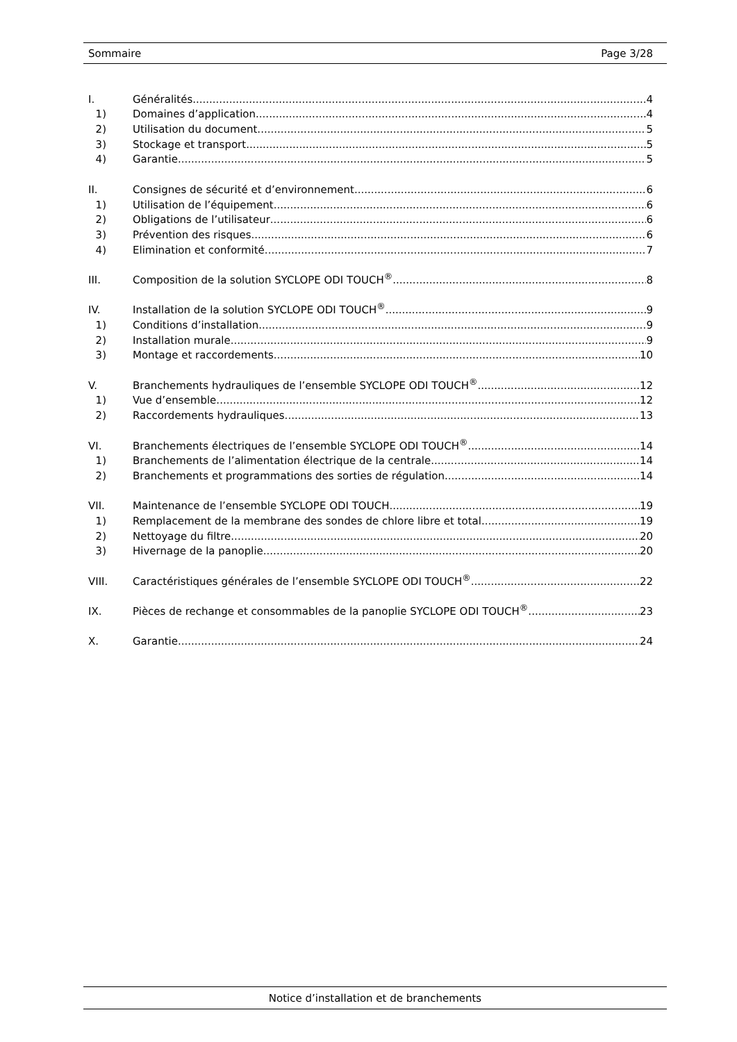Sommaire Page 3/28
I. Généralités 4
1) Domaines d’application 4
2) Utilisation du document 5
3) Stockage et transport 5
4) Garantie 5
II. Consignes de sécurité et d’environnement 6
1) Utilisation de l’équipement 6
2) Obligations de l’utilisateur 6
3) Prévention des risques 6
4) Elimination et conformité 7
III. Composition de la solution SYCLOPE ODI TOUCH<sup>®</sup> 8
IV. Installation de la solution SYCLOPE ODI TOUCH<sup>®</sup> 9
1) Conditions d’installation 9
2) Installation murale 9
3) Montage et raccordements 10
V. Branchements hydrauliques de l’ensemble SYCLOPE ODI TOUCH<sup>®</sup> 12
1) Vue d’ensemble 12
2) Raccordements hydrauliques 13
VI. Branchements électriques de l’ensemble SYCLOPE ODI TOUCH<sup>®</sup> 14
1) Branchements de l’alimentation électrique de la centrale 14
2) Branchements et programmations des sorties de régulation 14
VII. Maintenance de l’ensemble SYCLOPE ODI TOUCH 19
1) Remplacement de la membrane des sondes de chlore libre et total 19
2) Nettoyage du filtre 20
3) Hivernage de la panoplie 20
VIII. Caractéristiques générales de l’ensemble SYCLOPE ODI TOUCH<sup>®</sup> 22
IX. Pièces de rechange et consommables de la panoplie SYCLOPE ODI TOUCH<sup>®</sup> 23
X. Garantie 24
Notice d’installation et de branchements